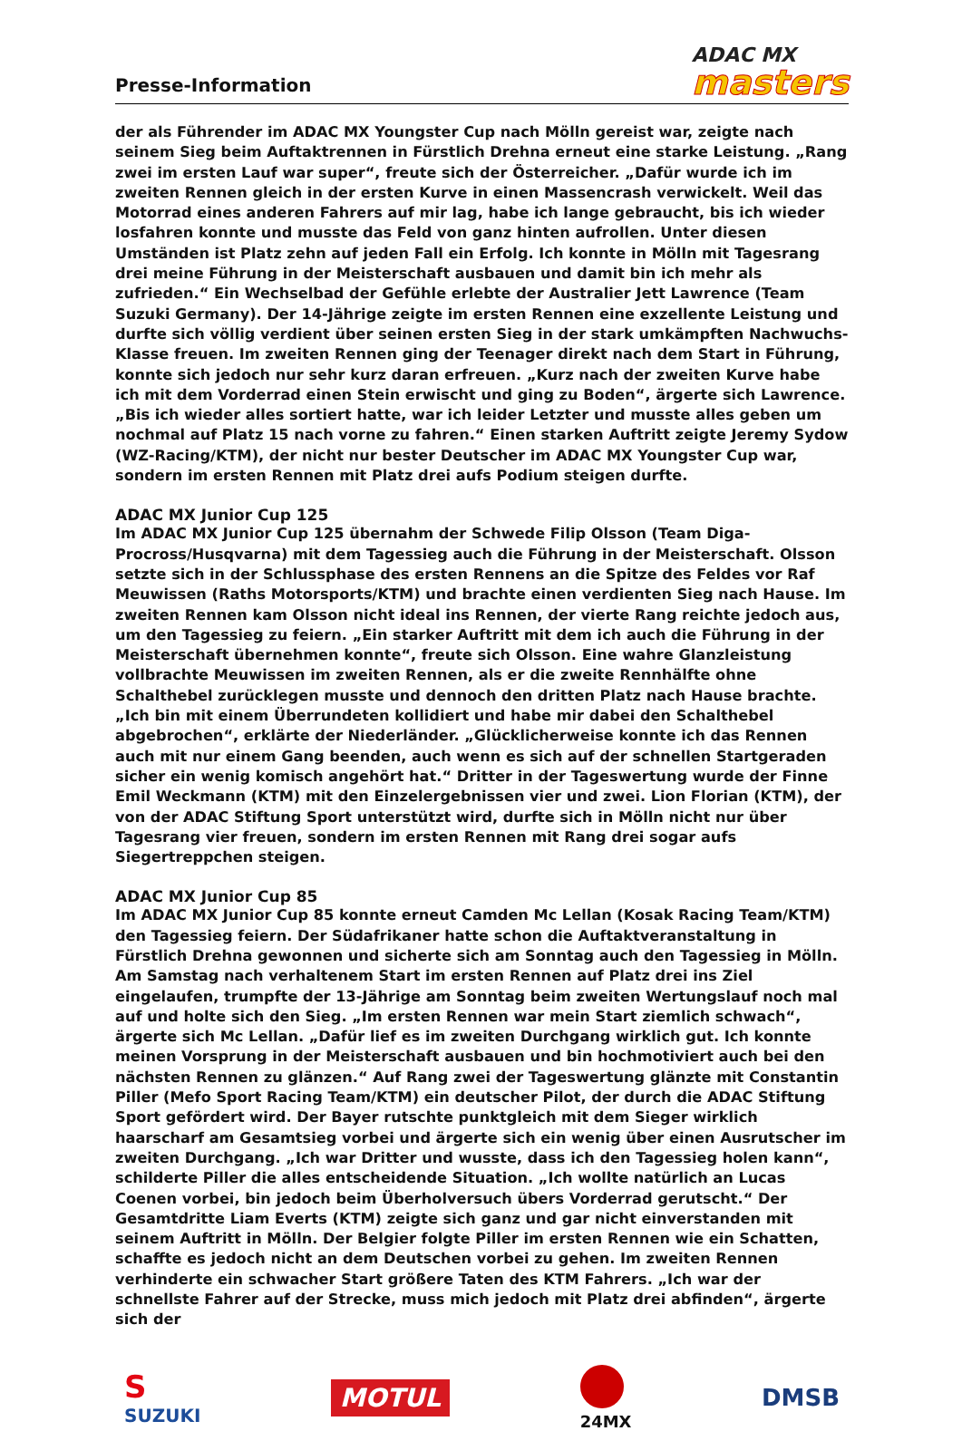Presse-Information
ADAC MX
masters
der als Führender im ADAC MX Youngster Cup nach Mölln gereist war, zeigte nach seinem Sieg beim Auftaktrennen in Fürstlich Drehna erneut eine starke Leistung. „Rang zwei im ersten Lauf war super“, freute sich der Österreicher. „Dafür wurde ich im zweiten Rennen gleich in der ersten Kurve in einen Massencrash verwickelt. Weil das Motorrad eines anderen Fahrers auf mir lag, habe ich lange gebraucht, bis ich wieder losfahren konnte und musste das Feld von ganz hinten aufrollen. Unter diesen Umständen ist Platz zehn auf jeden Fall ein Erfolg. Ich konnte in Mölln mit Tagesrang drei meine Führung in der Meisterschaft ausbauen und damit bin ich mehr als zufrieden.“ Ein Wechselbad der Gefühle erlebte der Australier Jett Lawrence (Team Suzuki Germany). Der 14-Jährige zeigte im ersten Rennen eine exzellente Leistung und durfte sich völlig verdient über seinen ersten Sieg in der stark umkämpften Nachwuchs-Klasse freuen. Im zweiten Rennen ging der Teenager direkt nach dem Start in Führung, konnte sich jedoch nur sehr kurz daran erfreuen. „Kurz nach der zweiten Kurve habe ich mit dem Vorderrad einen Stein erwischt und ging zu Boden“, ärgerte sich Lawrence. „Bis ich wieder alles sortiert hatte, war ich leider Letzter und musste alles geben um nochmal auf Platz 15 nach vorne zu fahren.“ Einen starken Auftritt zeigte Jeremy Sydow (WZ-Racing/KTM), der nicht nur bester Deutscher im ADAC MX Youngster Cup war, sondern im ersten Rennen mit Platz drei aufs Podium steigen durfte.
ADAC MX Junior Cup 125
Im ADAC MX Junior Cup 125 übernahm der Schwede Filip Olsson (Team Diga-Procross/Husqvarna) mit dem Tagessieg auch die Führung in der Meisterschaft. Olsson setzte sich in der Schlussphase des ersten Rennens an die Spitze des Feldes vor Raf Meuwissen (Raths Motorsports/KTM) und brachte einen verdienten Sieg nach Hause. Im zweiten Rennen kam Olsson nicht ideal ins Rennen, der vierte Rang reichte jedoch aus, um den Tagessieg zu feiern. „Ein starker Auftritt mit dem ich auch die Führung in der Meisterschaft übernehmen konnte“, freute sich Olsson. Eine wahre Glanzleistung vollbrachte Meuwissen im zweiten Rennen, als er die zweite Rennhälfte ohne Schalthebel zurücklegen musste und dennoch den dritten Platz nach Hause brachte. „Ich bin mit einem Überrundeten kollidiert und habe mir dabei den Schalthebel abgebrochen“, erklärte der Niederländer. „Glücklicherweise konnte ich das Rennen auch mit nur einem Gang beenden, auch wenn es sich auf der schnellen Startgeraden sicher ein wenig komisch angehört hat.“ Dritter in der Tageswertung wurde der Finne Emil Weckmann (KTM) mit den Einzelergebnissen vier und zwei. Lion Florian (KTM), der von der ADAC Stiftung Sport unterstützt wird, durfte sich in Mölln nicht nur über Tagesrang vier freuen, sondern im ersten Rennen mit Rang drei sogar aufs Siegertreppchen steigen.
ADAC MX Junior Cup 85
Im ADAC MX Junior Cup 85 konnte erneut Camden Mc Lellan (Kosak Racing Team/KTM) den Tagessieg feiern. Der Südafrikaner hatte schon die Auftaktveranstaltung in Fürstlich Drehna gewonnen und sicherte sich am Sonntag auch den Tagessieg in Mölln. Am Samstag nach verhaltenem Start im ersten Rennen auf Platz drei ins Ziel eingelaufen, trumpfte der 13-Jährige am Sonntag beim zweiten Wertungslauf noch mal auf und holte sich den Sieg. „Im ersten Rennen war mein Start ziemlich schwach“, ärgerte sich Mc Lellan. „Dafür lief es im zweiten Durchgang wirklich gut. Ich konnte meinen Vorsprung in der Meisterschaft ausbauen und bin hochmotiviert auch bei den nächsten Rennen zu glänzen.“ Auf Rang zwei der Tageswertung glänzte mit Constantin Piller (Mefo Sport Racing Team/KTM) ein deutscher Pilot, der durch die ADAC Stiftung Sport gefördert wird. Der Bayer rutschte punktgleich mit dem Sieger wirklich haarscharf am Gesamtsieg vorbei und ärgerte sich ein wenig über einen Ausrutscher im zweiten Durchgang. „Ich war Dritter und wusste, dass ich den Tagessieg holen kann“, schilderte Piller die alles entscheidende Situation. „Ich wollte natürlich an Lucas Coenen vorbei, bin jedoch beim Überholversuch übers Vorderrad gerutscht.“ Der Gesamtdritte Liam Everts (KTM) zeigte sich ganz und gar nicht einverstanden mit seinem Auftritt in Mölln. Der Belgier folgte Piller im ersten Rennen wie ein Schatten, schaffte es jedoch nicht an dem Deutschen vorbei zu gehen. Im zweiten Rennen verhinderte ein schwacher Start größere Taten des KTM Fahrers. „Ich war der schnellste Fahrer auf der Strecke, muss mich jedoch mit Platz drei abfinden“, ärgerte sich der
S
SUZUKI MOTUL
24MX DMSB